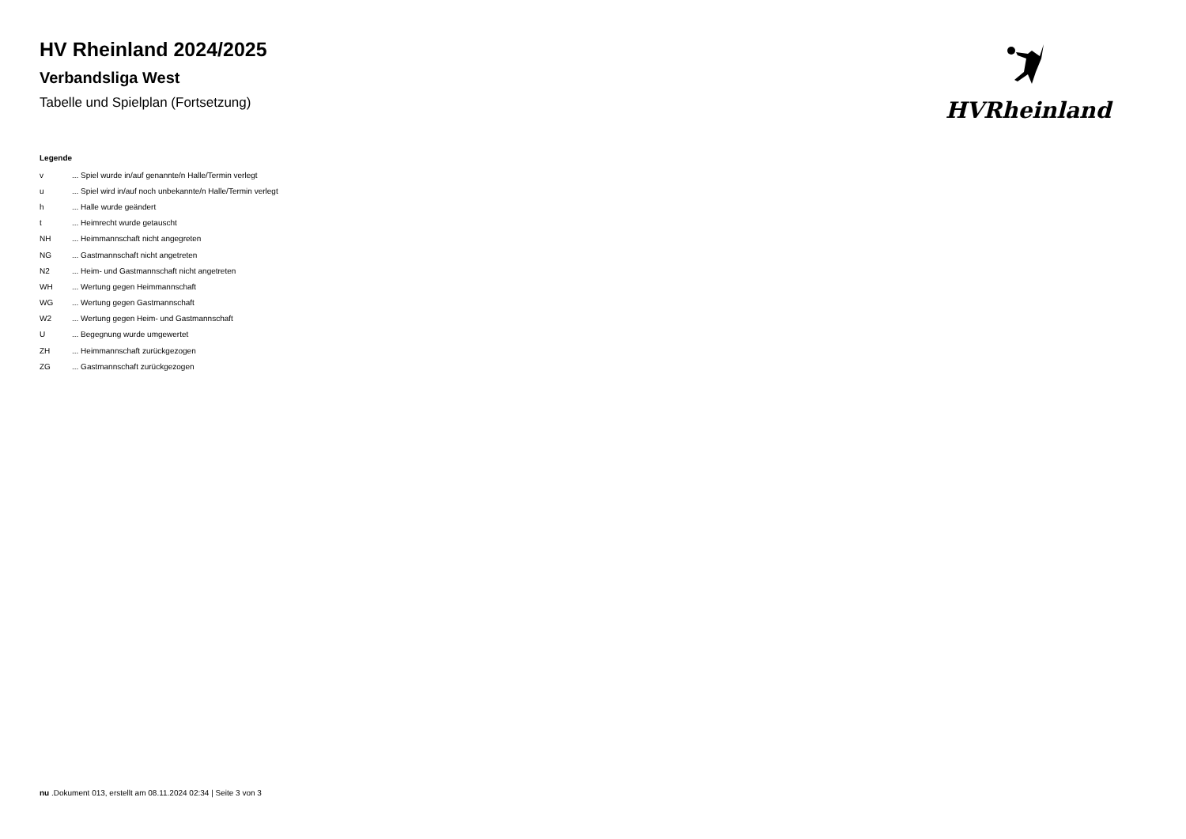HV Rheinland 2024/2025
Verbandsliga West
Tabelle und Spielplan (Fortsetzung)
HVRheinland
Legende
v... Spiel wurde in/auf genannte/n Halle/Termin verlegt
u... Spiel wird in/auf noch unbekannte/n Halle/Termin verlegt
h... Halle wurde geändert
t... Heimrecht wurde getauscht
NH... Heimmannschaft nicht angegreten
NG... Gastmannschaft nicht angetreten
N2... Heim- und Gastmannschaft nicht angetreten
WH... Wertung gegen Heimmannschaft
WG... Wertung gegen Gastmannschaft
W2... Wertung gegen Heim- und Gastmannschaft
U... Begegnung wurde umgewertet
ZH... Heimmannschaft zurückgezogen
ZG... Gastmannschaft zurückgezogen
nu .Dokument 013, erstellt am 08.11.2024 02:34 | Seite 3 von 3